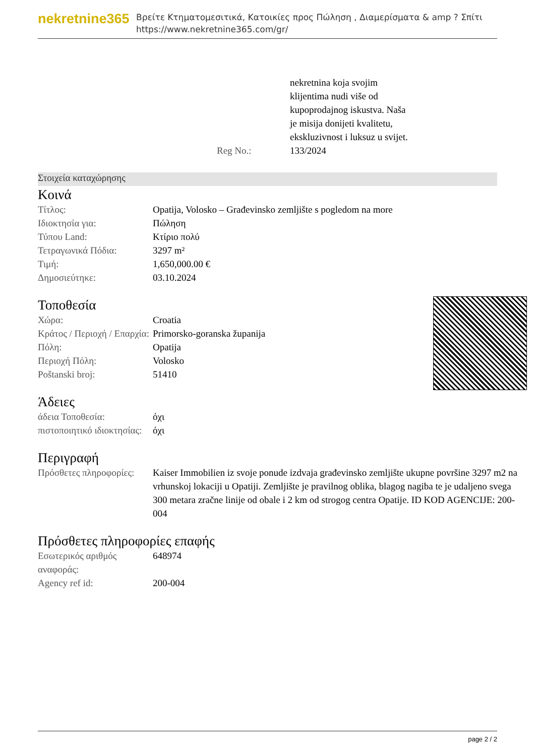nekretnine365
Βρείτε Κτηματομεσιτικά, Κατοικίες προς Πώληση , Διαμερίσματα & amp ? Σπίτι
https://www.nekretnine365.com/gr/
| | nekretnina koja svojim klijentima nudi više od kupoprodajnog iskustva. Naša je misija donijeti kvalitetu, ekskluzivnost i luksuz u svijet. |
| Reg No.: | 133/2024 |
Στοιχεία καταχώρησης
Κοινά
| Τίτλος: | Opatija, Volosko – Građevinsko zemljište s pogledom na more |
| Ιδιοκτησία για: | Πώληση |
| Τύπου Land: | Κτίριο πολύ |
| Τετραγωνικά Πόδια: | 3297 m² |
| Τιμή: | 1,650,000.00 € |
| Δημοσιεύτηκε: | 03.10.2024 |
Τοποθεσία
| Χώρα: | Croatia |
| Κράτος / Περιοχή / Επαρχία: | Primorsko-goranska županija |
| Πόλη: | Opatija |
| Περιοχή Πόλη: | Volosko |
| Poštanski broj: | 51410 |
Άδειες
| άδεια Τοποθεσία: | όχι |
| πιστοποιητικό ιδιοκτησίας: | όχι |
Περιγραφή
| Πρόσθετες πληροφορίες: | Kaiser Immobilien iz svoje ponude izdvaja građevinsko zemljište ukupne površine 3297 m2 na vrhunskoj lokaciji u Opatiji. Zemljište je pravilnog oblika, blagog nagiba te je udaljeno svega 300 metara zračne linije od obale i 2 km od strogog centra Opatije. ID KOD AGENCIJE: 200-004 |
Πρόσθετες πληροφορίες επαφής
| Εσωτερικός αριθμός αναφοράς: | 648974 |
| Agency ref id: | 200-004 |
page 2 / 2